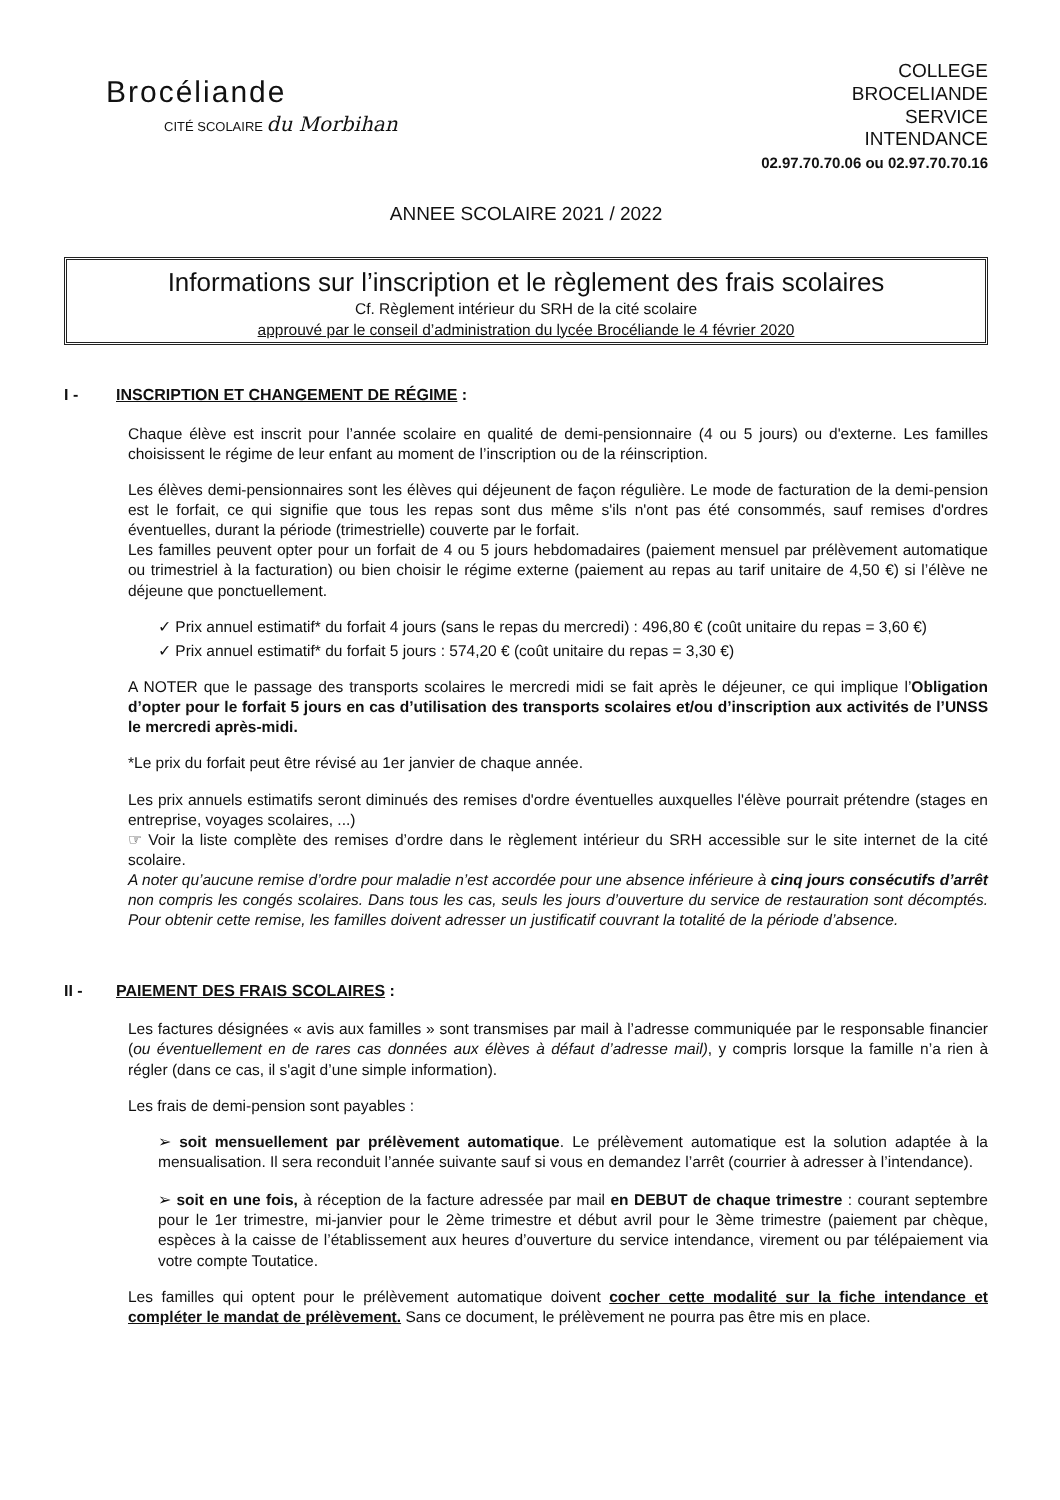Brocéliande
CITÉ SCOLAIRE du Morbihan
COLLEGE
BROCELIANDE
SERVICE
INTENDANCE
02.97.70.70.06 ou 02.97.70.70.16
ANNEE SCOLAIRE 2021 / 2022
Informations sur l’inscription et le règlement des frais scolaires
Cf. Règlement intérieur du SRH de la cité scolaire
approuvé par le conseil d’administration du lycée Brocéliande le 4 février 2020
I - INSCRIPTION ET CHANGEMENT DE RÉGIME :
Chaque élève est inscrit pour l’année scolaire en qualité de demi-pensionnaire (4 ou 5 jours) ou d'externe. Les familles choisissent le régime de leur enfant au moment de l’inscription ou de la réinscription.
Les élèves demi-pensionnaires sont les élèves qui déjeunent de façon régulière. Le mode de facturation de la demi-pension est le forfait, ce qui signifie que tous les repas sont dus même s'ils n'ont pas été consommés, sauf remises d'ordres éventuelles, durant la période (trimestrielle) couverte par le forfait.
Les familles peuvent opter pour un forfait de 4 ou 5 jours hebdomadaires (paiement mensuel par prélèvement automatique ou trimestriel à la facturation) ou bien choisir le régime externe (paiement au repas au tarif unitaire de 4,50 €) si l’élève ne déjeune que ponctuellement.
✓ Prix annuel estimatif* du forfait 4 jours (sans le repas du mercredi) : 496,80 € (coût unitaire du repas = 3,60 €)
✓ Prix annuel estimatif* du forfait 5 jours : 574,20 € (coût unitaire du repas = 3,30 €)
A NOTER que le passage des transports scolaires le mercredi midi se fait après le déjeuner, ce qui implique l’Obligation d’opter pour le forfait 5 jours en cas d’utilisation des transports scolaires et/ou d’inscription aux activités de l’UNSS le mercredi après-midi.
*Le prix du forfait peut être révisé au 1er janvier de chaque année.
Les prix annuels estimatifs seront diminués des remises d'ordre éventuelles auxquelles l'élève pourrait prétendre (stages en entreprise, voyages scolaires, ...)
☞ Voir la liste complète des remises d’ordre dans le règlement intérieur du SRH accessible sur le site internet de la cité scolaire.
A noter qu’aucune remise d’ordre pour maladie n’est accordée pour une absence inférieure à cinq jours consécutifs d’arrêt non compris les congés scolaires. Dans tous les cas, seuls les jours d’ouverture du service de restauration sont décomptés. Pour obtenir cette remise, les familles doivent adresser un justificatif couvrant la totalité de la période d’absence.
II - PAIEMENT DES FRAIS SCOLAIRES :
Les factures désignées « avis aux familles » sont transmises par mail à l’adresse communiquée par le responsable financier (ou éventuellement en de rares cas données aux élèves à défaut d’adresse mail), y compris lorsque la famille n’a rien à régler (dans ce cas, il s'agit d’une simple information).
Les frais de demi-pension sont payables :
➢ soit mensuellement par prélèvement automatique. Le prélèvement automatique est la solution adaptée à la mensualisation. Il sera reconduit l’année suivante sauf si vous en demandez l’arrêt (courrier à adresser à l’intendance).
➢ soit en une fois, à réception de la facture adressée par mail en DEBUT de chaque trimestre : courant septembre pour le 1er trimestre, mi-janvier pour le 2ème trimestre et début avril pour le 3ème trimestre (paiement par chèque, espèces à la caisse de l’établissement aux heures d’ouverture du service intendance, virement ou par télépaiement via votre compte Toutatice.
Les familles qui optent pour le prélèvement automatique doivent cocher cette modalité sur la fiche intendance et compléter le mandat de prélèvement. Sans ce document, le prélèvement ne pourra pas être mis en place.